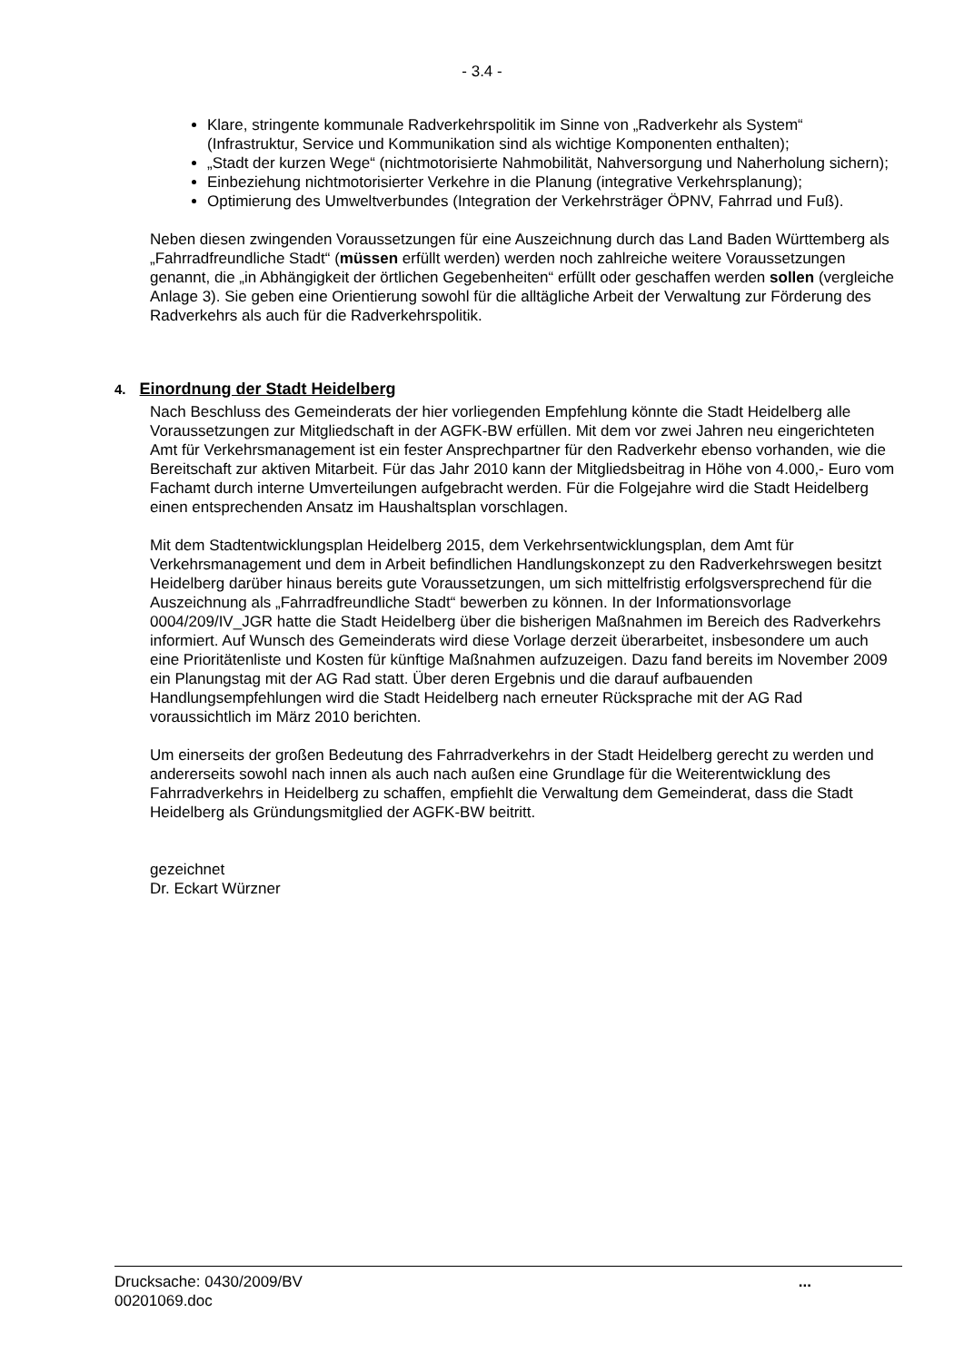- 3.4 -
Klare, stringente kommunale Radverkehrspolitik im Sinne von „Radverkehr als System“ (Infrastruktur, Service und Kommunikation sind als wichtige Komponenten enthalten);
„Stadt der kurzen Wege“ (nichtmotorisierte Nahmobilität, Nahversorgung und Naherholung sichern);
Einbeziehung nichtmotorisierter Verkehre in die Planung (integrative Verkehrsplanung);
Optimierung des Umweltverbundes (Integration der Verkehrsträger ÖPNV, Fahrrad und Fuß).
Neben diesen zwingenden Voraussetzungen für eine Auszeichnung durch das Land Baden Württemberg als „Fahrradfreundliche Stadt“ (müssen erfüllt werden) werden noch zahlreiche weitere Voraussetzungen genannt, die „in Abhängigkeit der örtlichen Gegebenheiten“ erfüllt oder geschaffen werden sollen (vergleiche Anlage 3). Sie geben eine Orientierung sowohl für die alltägliche Arbeit der Verwaltung zur Förderung des Radverkehrs als auch für die Radverkehrspolitik.
4. Einordnung der Stadt Heidelberg
Nach Beschluss des Gemeinderats der hier vorliegenden Empfehlung könnte die Stadt Heidelberg alle Voraussetzungen zur Mitgliedschaft in der AGFK-BW erfüllen. Mit dem vor zwei Jahren neu eingerichteten Amt für Verkehrsmanagement ist ein fester Ansprechpartner für den Radverkehr ebenso vorhanden, wie die Bereitschaft zur aktiven Mitarbeit. Für das Jahr 2010 kann der Mitgliedsbeitrag in Höhe von 4.000,- Euro vom Fachamt durch interne Umverteilungen aufgebracht werden. Für die Folgejahre wird die Stadt Heidelberg einen entsprechenden Ansatz im Haushaltsplan vorschlagen.
Mit dem Stadtentwicklungsplan Heidelberg 2015, dem Verkehrsentwicklungsplan, dem Amt für Verkehrsmanagement und dem in Arbeit befindlichen Handlungskonzept zu den Radverkehrswegen besitzt Heidelberg darüber hinaus bereits gute Voraussetzungen, um sich mittelfristig erfolgsversprechend für die Auszeichnung als „Fahrradfreundliche Stadt“ bewerben zu können. In der Informationsvorlage 0004/209/IV_JGR hatte die Stadt Heidelberg über die bisherigen Maßnahmen im Bereich des Radverkehrs informiert. Auf Wunsch des Gemeinderats wird diese Vorlage derzeit überarbeitet, insbesondere um auch eine Prioritätenliste und Kosten für künftige Maßnahmen aufzuzeigen. Dazu fand bereits im November 2009 ein Planungstag mit der AG Rad statt. Über deren Ergebnis und die darauf aufbauenden Handlungsempfehlungen wird die Stadt Heidelberg nach erneuter Rücksprache mit der AG Rad voraussichtlich im März 2010 berichten.
Um einerseits der großen Bedeutung des Fahrradverkehrs in der Stadt Heidelberg gerecht zu werden und andererseits sowohl nach innen als auch nach außen eine Grundlage für die Weiterentwicklung des Fahrradverkehrs in Heidelberg zu schaffen, empfiehlt die Verwaltung dem Gemeinderat, dass die Stadt Heidelberg als Gründungsmitglied der AGFK-BW beitritt.
gezeichnet
Dr. Eckart Würzner
Drucksache: 0430/2009/BV
00201069.doc
...